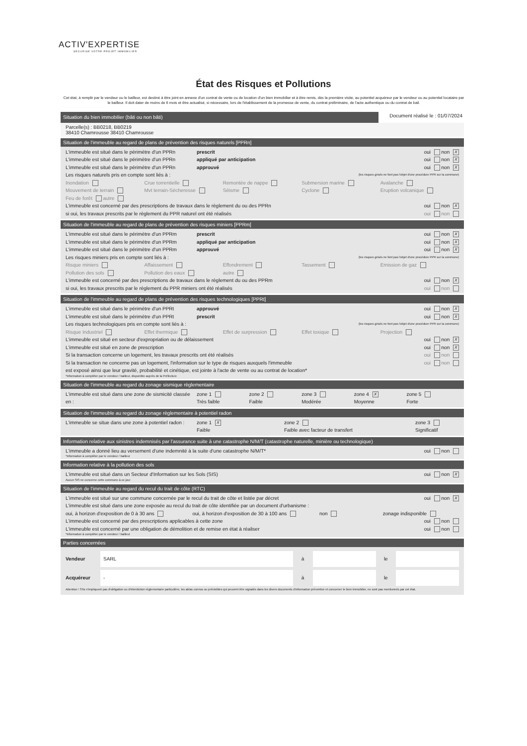ACTIV'EXPERTISE
SÉCURISE VOTRE PROJET IMMOBILIER
État des Risques et Pollutions
Cet état, à remplir par le vendeur ou le bailleur, est destiné à être joint en annexe d'un contrat de vente ou de location d'un bien immobilier et à être remis, dès la première visite, au potentiel acquéreur par le vendeur ou au potentiel locataire par le bailleur. Il doit dater de moins de 6 mois et être actualisé, si nécessaire, lors de l'établissement de la promesse de vente, du contrat préliminaire, de l'acte authentique ou du contrat de bail.
Situation du bien immobilier (bâti ou non bâti)
Document réalisé le : 01/07/2024
Parcelle(s) : BB0218, BB0219
38410 Chamrousse 38410 Chamrousse
Situation de l'immeuble au regard de plans de prévention des risques naturels [PPRn]
L'immeuble est situé dans le périmètre d'un PPRn prescrit oui non X
L'immeuble est situé dans le périmètre d'un PPRn appliqué par anticipation oui non X
L'immeuble est situé dans le périmètre d'un PPRn approuvé oui non X
Les risques naturels pris en compte sont liés à : (les risques grisés ne font pas l'objet d'une procédure PPR sur la commune)
Inondation Crue torrentielle Remontée de nappe Submersion marine Avalanche
Mouvement de terrain Mvt terrain-Sécheresse Séisme Cyclone Eruption volcanique
Feu de forêt autre
L'immeuble est concerné par des prescriptions de travaux dans le règlement du ou des PPRn oui non X
si oui, les travaux prescrits par le règlement du PPR naturel ont été réalisés oui non
Situation de l'immeuble au regard de plans de prévention des risques miniers [PPRm]
L'immeuble est situé dans le périmètre d'un PPRm prescrit oui non X
L'immeuble est situé dans le périmètre d'un PPRm appliqué par anticipation oui non X
L'immeuble est situé dans le périmètre d'un PPRm approuvé oui non X
Les risques miniers pris en compte sont liés à : (les risques grisés ne font pas l'objet d'une procédure PPR sur la commune)
Risque miniers Affaissement Effondrement Tassement Emission de gaz
Pollution des sols Pollution des eaux autre
L'immeuble est concerné par des prescriptions de travaux dans le règlement du ou des PPRm oui non X
si oui, les travaux prescrits par le règlement du PPR miniers ont été réalisés oui non
Situation de l'immeuble au regard de plans de prévention des risques technologiques [PPRt]
L'immeuble est situé dans le périmètre d'un PPRt approuvé oui non X
L'immeuble est situé dans le périmètre d'un PPRt prescrit oui non X
Les risques technologiques pris en compte sont liés à : (les risques grisés ne font pas l'objet d'une procédure PPR sur la commune)
Risque Industriel Effet thermique Effet de surpression Effet toxique Projection
L'immeuble est situé en secteur d'expropriation ou de délaissement oui non X
L'immeuble est situé en zone de prescription oui non X
Si la transaction concerne un logement, les travaux prescrits ont été réalisés oui non
Si la transaction ne concerne pas un logement, l'information sur le type de risques auxquels l'immeuble
est exposé ainsi que leur gravité, probabilité et cinétique, est jointe à l'acte de vente ou au contrat de location* oui non
*Information à compléter par le vendeur / bailleur, disponible auprès de la Préfecture
Situation de l'immeuble au regard du zonage sismique règlementaire
L'immeuble est situé dans une zone de sismicité classée en : zone 1
Très faible zone 2
Faible zone 3
Modérée zone 4 X
Moyenne zone 5
Forte
Situation de l'immeuble au regard du zonage règlementaire à potentiel radon
L'immeuble se situe dans une zone à potentiel radon : zone 1 X
Faible zone 2
Faible avec facteur de transfert zone 3
Significatif
Information relative aux sinistres indemnisés par l'assurance suite à une catastrophe N/M/T (catastrophe naturelle, minière ou technologique)
L'immeuble a donné lieu au versement d'une indemnité à la suite d'une catastrophe N/M/T* oui non
*Information à compléter par le vendeur / bailleur
Information relative à la pollution des sols
L'immeuble est situé dans un Secteur d'Information sur les Sols (SIS) oui non X
Aucun SIS ne concerne cette commune à ce jour
Situation de l'immeuble au regard du recul du trait de côte (RTC)
L'immeuble est situé sur une commune concernée par le recul du trait de côte et listée par décret oui non X
L'immeuble est situé dans une zone exposée au recul du trait de côte identifiée par un document d'urbanisme :
oui, à horizon d'exposition de 0 à 30 ans oui, à horizon d'exposition de 30 à 100 ans non zonage indisponible
L'immeuble est concerné par des prescriptions applicables à cette zone oui non
L'immeuble est concerné par une obligation de démolition et de remise en état à réaliser oui non
*Information à compléter par le vendeur / bailleur
Parties concernées
Vendeur SARL à le
Acquéreur - à le
Attention ! S'ils n'impliquent pas d'obligation ou d'interdiction réglementaire particulière, les aléas connus ou prévisibles qui peuvent être signalés dans les divers documents d'information préventive et concerner le bien immobilier, ne sont pas mentionnés par cet état.